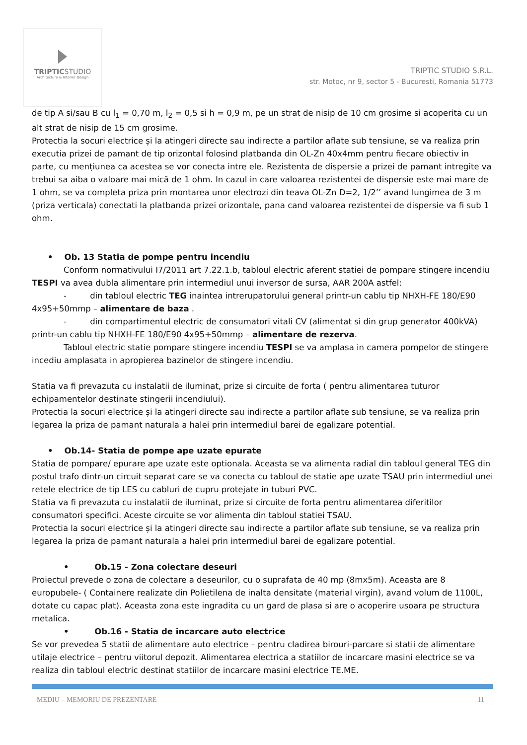TRIPTICSTUDIO
Architecture & Interior Design
TRIPTIC STUDIO S.R.L.
str. Motoc, nr 9, sector 5 - Bucuresti, Romania 51773
de tip A si/sau B cu l<sub>1</sub> = 0,70 m, l<sub>2</sub> = 0,5 si h = 0,9 m, pe un strat de nisip de 10 cm grosime si acoperita cu un alt strat de nisip de 15 cm grosime.
Protectia la socuri electrice și la atingeri directe sau indirecte a partilor aflate sub tensiune, se va realiza prin executia prizei de pamant de tip orizontal folosind platbanda din OL-Zn 40x4mm pentru fiecare obiectiv in parte, cu mențiunea ca acestea se vor conecta intre ele. Rezistenta de dispersie a prizei de pamant intregite va trebui sa aiba o valoare mai mică de 1 ohm. In cazul in care valoarea rezistentei de dispersie este mai mare de 1 ohm, se va completa priza prin montarea unor electrozi din teava OL-Zn D=2, 1/2’’ avand lungimea de 3 m (priza verticala) conectati la platbanda prizei orizontale, pana cand valoarea rezistentei de dispersie va fi sub 1 ohm.
• Ob. 13 Statia de pompe pentru incendiu
Conform normativului I7/2011 art 7.22.1.b, tabloul electric aferent statiei de pompare stingere incendiu TESPI va avea dubla alimentare prin intermediul unui inversor de sursa, AAR 200A astfel:
- din tabloul electric TEG inaintea intrerupatorului general printr-un cablu tip NHXH-FE 180/E90 4x95+50mmp – alimentare de baza .
- din compartimentul electric de consumatori vitali CV (alimentat si din grup generator 400kVA) printr-un cablu tip NHXH-FE 180/E90 4x95+50mmp – alimentare de rezerva.
Tabloul electric statie pompare stingere incendiu TESPI se va amplasa in camera pompelor de stingere incediu amplasata in apropierea bazinelor de stingere incendiu.
Statia va fi prevazuta cu instalatii de iluminat, prize si circuite de forta ( pentru alimentarea tuturor echipamentelor destinate stingerii incendiului).
Protectia la socuri electrice și la atingeri directe sau indirecte a partilor aflate sub tensiune, se va realiza prin legarea la priza de pamant naturala a halei prin intermediul barei de egalizare potential.
• Ob.14- Statia de pompe ape uzate epurate
Statia de pompare/ epurare ape uzate este optionala. Aceasta se va alimenta radial din tabloul general TEG din postul trafo dintr-un circuit separat care se va conecta cu tabloul de statie ape uzate TSAU prin intermediul unei retele electrice de tip LES cu cabluri de cupru protejate in tuburi PVC.
Statia va fi prevazuta cu instalatii de iluminat, prize si circuite de forta pentru alimentarea diferitilor consumatori specifici. Aceste circuite se vor alimenta din tabloul statiei TSAU.
Protectia la socuri electrice și la atingeri directe sau indirecte a partilor aflate sub tensiune, se va realiza prin legarea la priza de pamant naturala a halei prin intermediul barei de egalizare potential.
• Ob.15 - Zona colectare deseuri
Proiectul prevede o zona de colectare a deseurilor, cu o suprafata de 40 mp (8mx5m). Aceasta are 8 europubele- ( Containere realizate din Polietilena de inalta densitate (material virgin), avand volum de 1100L, dotate cu capac plat). Aceasta zona este ingradita cu un gard de plasa si are o acoperire usoara pe structura metalica.
• Ob.16 - Statia de incarcare auto electrice
Se vor prevedea 5 statii de alimentare auto electrice – pentru cladirea birouri-parcare si statii de alimentare utilaje electrice – pentru viitorul depozit. Alimentarea electrica a statiilor de incarcare masini electrice se va realiza din tabloul electric destinat statiilor de incarcare masini electrice TE.ME.
MEDIU – MEMORIU DE PREZENTARE 11